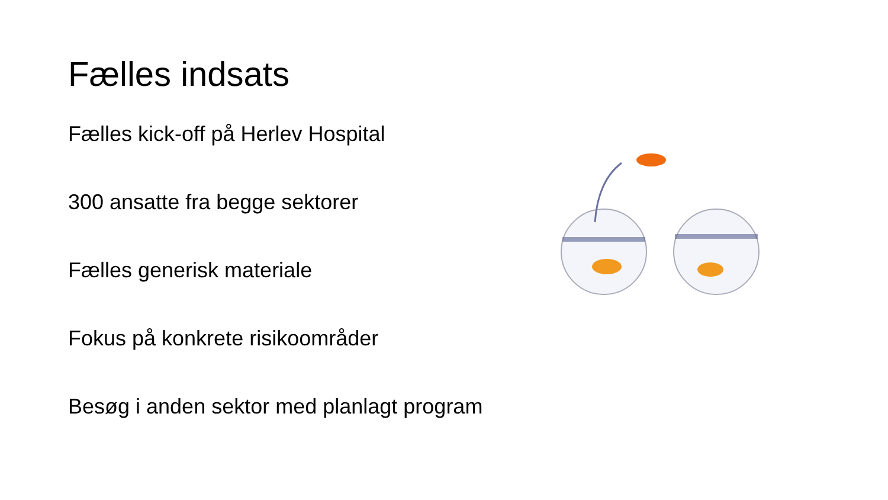Fælles indsats
Fælles kick-off på Herlev Hospital
300 ansatte fra begge sektorer
Fælles generisk materiale
Fokus på konkrete risikoområder
Besøg i anden sektor med planlagt program